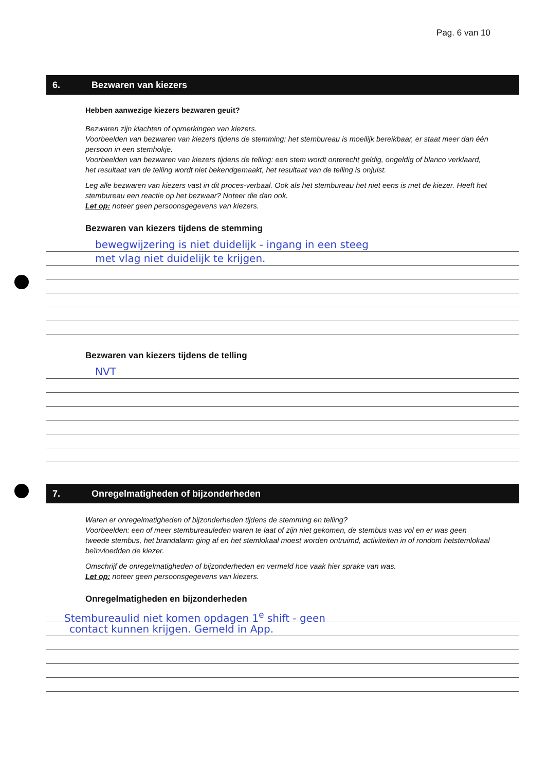Pag. 6 van 10
6. Bezwaren van kiezers
Hebben aanwezige kiezers bezwaren geuit?
Bezwaren zijn klachten of opmerkingen van kiezers.
Voorbeelden van bezwaren van kiezers tijdens de stemming: het stembureau is moeilijk bereikbaar, er staat meer dan één persoon in een stemhokje.
Voorbeelden van bezwaren van kiezers tijdens de telling: een stem wordt onterecht geldig, ongeldig of blanco verklaard, het resultaat van de telling wordt niet bekendgemaakt, het resultaat van de telling is onjuist.
Leg alle bezwaren van kiezers vast in dit proces-verbaal. Ook als het stembureau het niet eens is met de kiezer. Heeft het stembureau een reactie op het bezwaar? Noteer die dan ook.
Let op: noteer geen persoonsgegevens van kiezers.
Bezwaren van kiezers tijdens de stemming
bewegwijzering is niet duidelijk - ingang in een steeg
met vlag niet duidelijk te krijgen.
Bezwaren van kiezers tijdens de telling
NVT
7. Onregelmatigheden of bijzonderheden
Waren er onregelmatigheden of bijzonderheden tijdens de stemming en telling?
Voorbeelden: een of meer stembureauleden waren te laat of zijn niet gekomen, de stembus was vol en er was geen tweede stembus, het brandalarm ging af en het stemlokaal moest worden ontruimd, activiteiten in of rondom hetstemlokaal beïnvloedden de kiezer.
Omschrijf de onregelmatigheden of bijzonderheden en vermeld hoe vaak hier sprake van was.
Let op: noteer geen persoonsgegevens van kiezers.
Onregelmatigheden en bijzonderheden
Stembureaulid niet komen opdagen 1<sup>e</sup> shift - geen
contact kunnen krijgen. Gemeld in App.